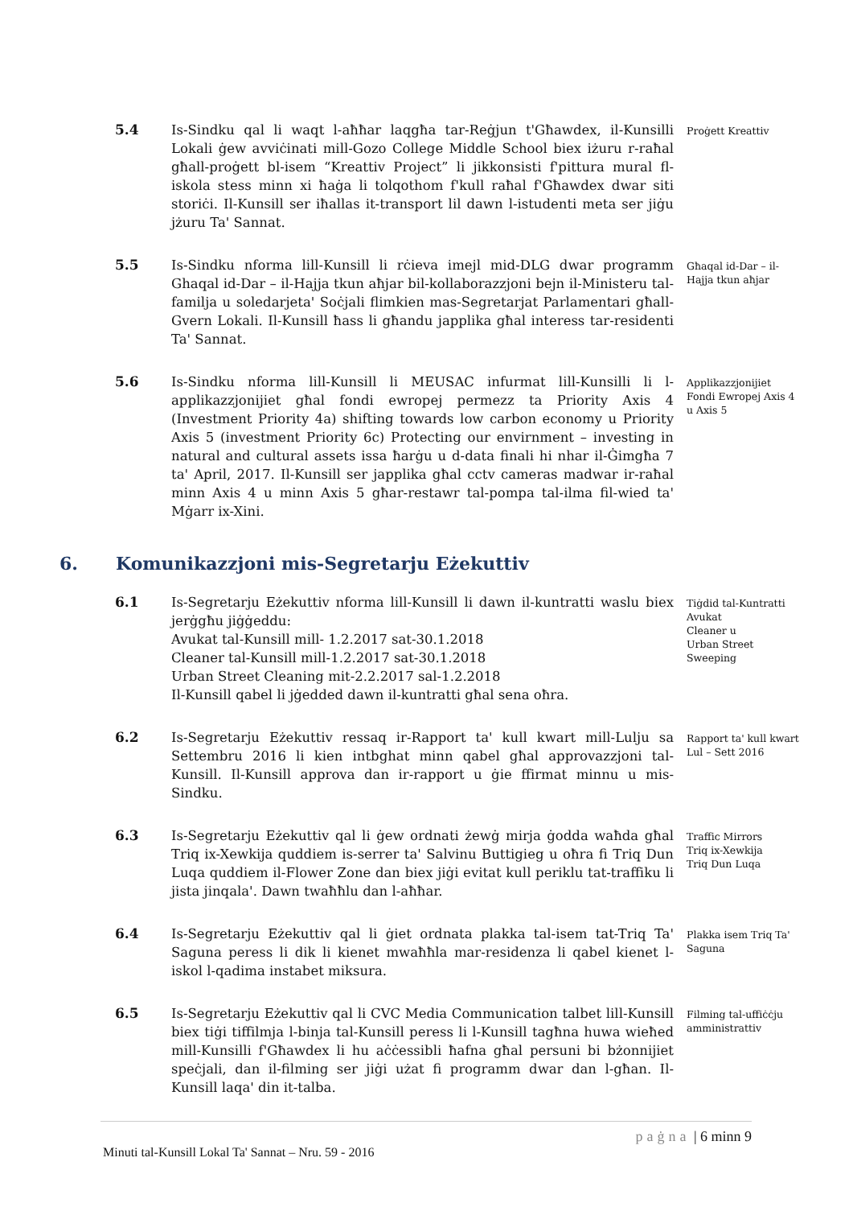5.4 Is-Sindku qal li waqt l-aħħar laqgħa tar-Reġjun t'Għawdex, il-Kunsilli Lokali ġew avviċinati mill-Gozo College Middle School biex iżuru r-raħal għall-proġett bl-isem “Kreattiv Project” li jikkonsisti f'pittura mural fl-iskola stess minn xi ħaġa li tolqothom f'kull raħal f'Għawdex dwar siti storiċi. Il-Kunsill ser iħallas it-transport lil dawn l-istudenti meta ser jiġu jżuru Ta' Sannat.
Proġett Kreattiv
5.5 Is-Sindku nforma lill-Kunsill li rċieva imejl mid-DLG dwar programm Ghaqal id-Dar – il-Hajja tkun aħjar bil-kollaborazzjoni bejn il-Ministeru tal-familja u soledarjeta' Soċjali flimkien mas-Segretarjat Parlamentari għall-Gvern Lokali. Il-Kunsill ħass li għandu japplika għal interess tar-residenti Ta' Sannat.
Għaqal id-Dar – il-Hajja tkun aħjar
5.6 Is-Sindku nforma lill-Kunsill li MEUSAC infurmat lill-Kunsilli li l-applikazzjonijiet għal fondi ewropej permezz ta Priority Axis 4 (Investment Priority 4a) shifting towards low carbon economy u Priority Axis 5 (investment Priority 6c) Protecting our envirnment – investing in natural and cultural assets issa ħarġu u d-data finali hi nhar il-Ġimgħa 7 ta' April, 2017. Il-Kunsill ser japplika għal cctv cameras madwar ir-raħal minn Axis 4 u minn Axis 5 għar-restawr tal-pompa tal-ilma fil-wied ta' Mġarr ix-Xini.
Applikazzjonijiet Fondi Ewropej Axis 4 u Axis 5
6. Komunikazzjoni mis-Segretarju Eżekuttiv
6.1 Is-Segretarju Eżekuttiv nforma lill-Kunsill li dawn il-kuntratti waslu biex jerġgħu jiġġeddu:
Avukat tal-Kunsill mill- 1.2.2017 sat-30.1.2018
Cleaner tal-Kunsill mill-1.2.2017 sat-30.1.2018
Urban Street Cleaning mit-2.2.2017 sal-1.2.2018
Il-Kunsill qabel li jġedded dawn il-kuntratti għal sena oħra.
Tiġdid tal-Kuntratti Avukat
Cleaner u
Urban Street Sweeping
6.2 Is-Segretarju Eżekuttiv ressaq ir-Rapport ta' kull kwart mill-Lulju sa Settembru 2016 li kien intbghat minn qabel għal approvazzjoni tal-Kunsill. Il-Kunsill approva dan ir-rapport u ġie ffirmat minnu u mis-Sindku.
Rapport ta' kull kwart Lul – Sett 2016
6.3 Is-Segretarju Eżekuttiv qal li ġew ordnati żewġ mirja ġodda waħda għal Triq ix-Xewkija quddiem is-serrer ta' Salvinu Buttigieg u oħra fi Triq Dun Luqa quddiem il-Flower Zone dan biex jiġi evitat kull periklu tat-traffiku li jista jinqala'. Dawn twaħħlu dan l-aħħar.
Traffic Mirrors
Triq ix-Xewkija
Triq Dun Luqa
6.4 Is-Segretarju Eżekuttiv qal li ġiet ordnata plakka tal-isem tat-Triq Ta' Saguna peress li dik li kienet mwaħħla mar-residenza li qabel kienet l-iskol l-qadima instabet miksura.
Plakka isem Triq Ta' Saguna
6.5 Is-Segretarju Eżekuttiv qal li CVC Media Communication talbet lill-Kunsill biex tiġi tiffilmja l-binja tal-Kunsill peress li l-Kunsill tagħna huwa wieħed mill-Kunsilli f'Għawdex li hu aċċessibli ħafna għal persuni bi bżonnijiet speċjali, dan il-filming ser jiġi użat fi programm dwar dan l-għan. Il-Kunsill laqa' din it-talba.
Filming tal-uffiċċju amministrattiv
paġna | 6 minn 9
Minuti tal-Kunsill Lokal Ta' Sannat – Nru. 59 - 2016